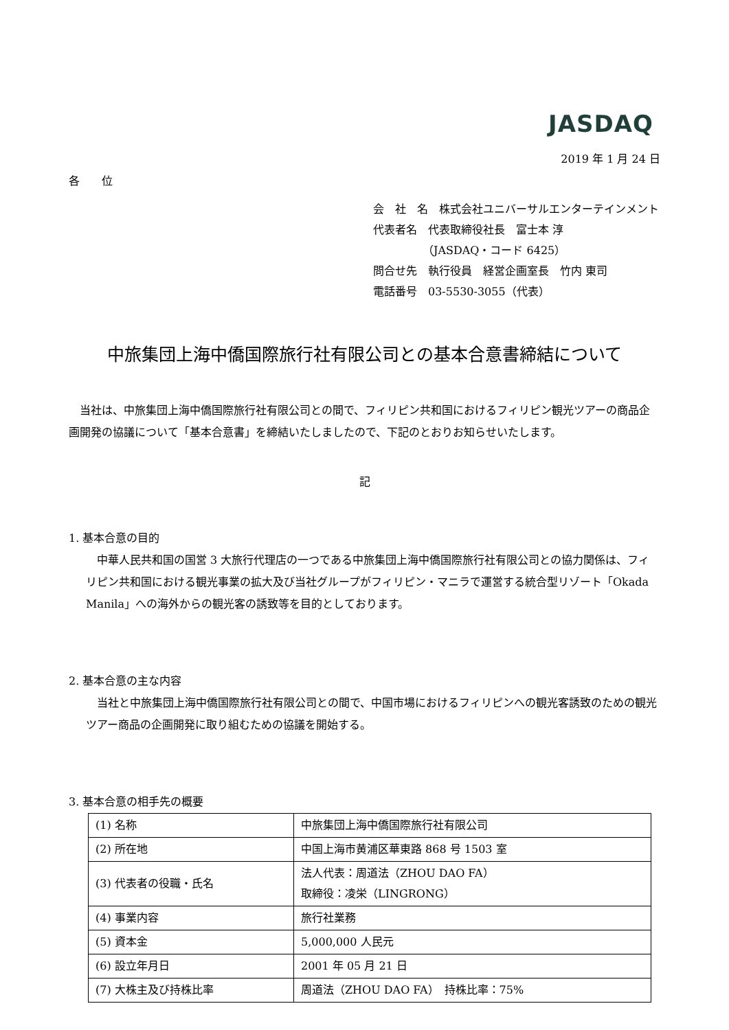JASDAQ
2019 年 1 月 24 日
各　　位
会　社　名　株式会社ユニバーサルエンターテインメント
代表者名　代表取締役社長　富士本 淳
　　　　　（JASDAQ・コード 6425）
問合せ先　執行役員　経営企画室長　竹内 東司
電話番号　03-5530-3055（代表）
中旅集団上海中僑国際旅行社有限公司との基本合意書締結について
　当社は、中旅集団上海中僑国際旅行社有限公司との間で、フィリピン共和国におけるフィリピン観光ツアーの商品企画開発の協議について「基本合意書」を締結いたしましたので、下記のとおりお知らせいたします。
記
1. 基本合意の目的
中華人民共和国の国営 3 大旅行代理店の一つである中旅集団上海中僑国際旅行社有限公司との協力関係は、フィリピン共和国における観光事業の拡大及び当社グループがフィリピン・マニラで運営する統合型リゾート「Okada Manila」への海外からの観光客の誘致等を目的としております。
2. 基本合意の主な内容
当社と中旅集団上海中僑国際旅行社有限公司との間で、中国市場におけるフィリピンへの観光客誘致のための観光ツアー商品の企画開発に取り組むための協議を開始する。
3. 基本合意の相手先の概要
| (1) 名称 | 中旅集団上海中僑国際旅行社有限公司 |
| (2) 所在地 | 中国上海市黄浦区華東路 868 号 1503 室 |
| (3) 代表者の役職・氏名 | 法人代表：周道法（ZHOU DAO FA） 取締役：凌栄（LINGRONG） |
| (4) 事業内容 | 旅行社業務 |
| (5) 資本金 | 5,000,000 人民元 |
| (6) 設立年月日 | 2001 年 05 月 21 日 |
| (7) 大株主及び持株比率 | 周道法（ZHOU DAO FA） 持株比率：75% |